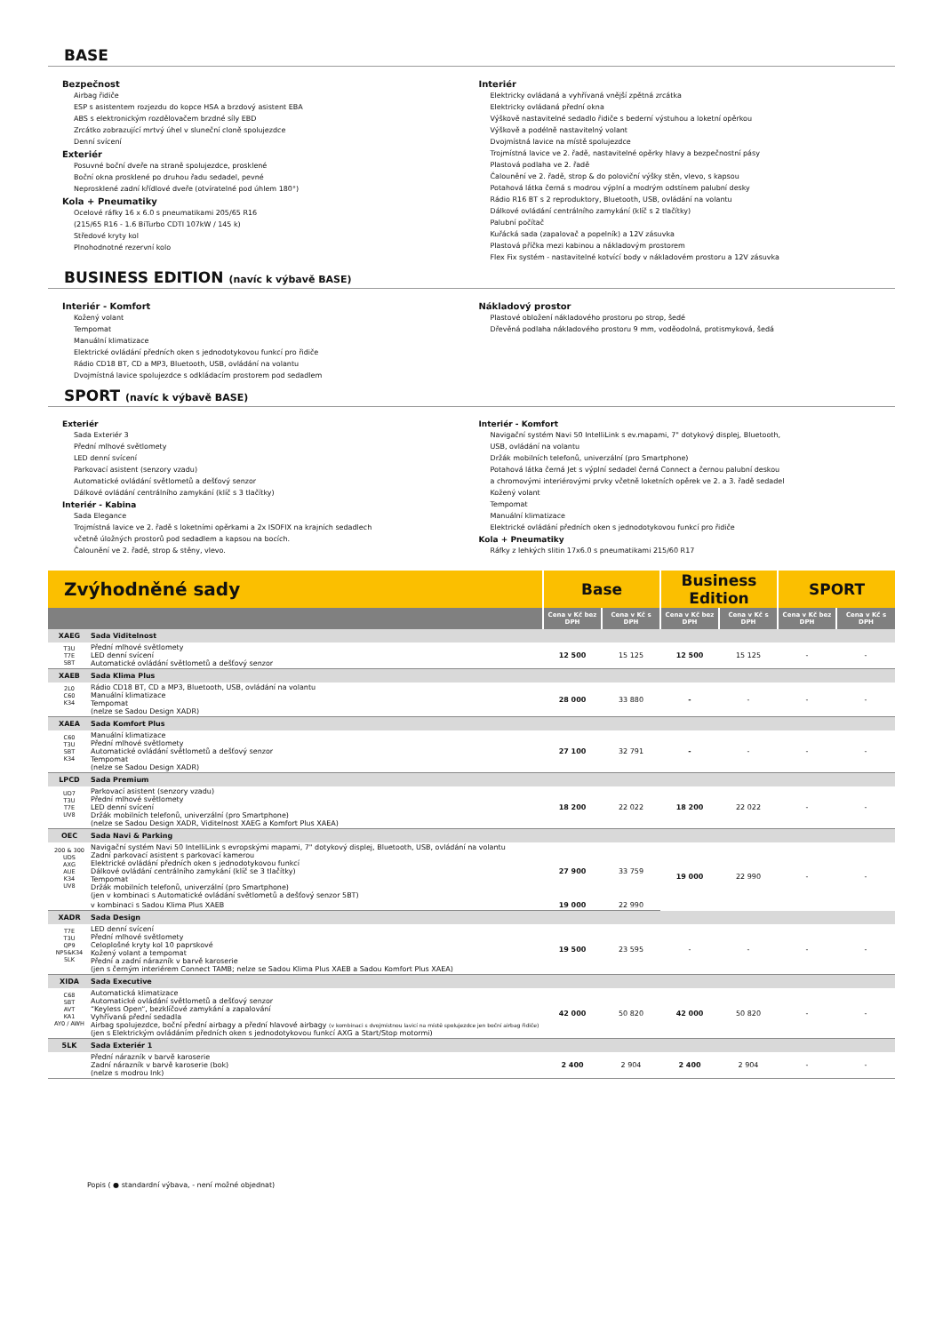BASE
Bezpečnost
Airbag řidiče
ESP s asistentem rozjezdu do kopce HSA a brzdový asistent EBA
ABS s elektronickým rozdělovačem brzdné síly EBD
Zrcátko zobrazující mrtvý úhel v sluneční cloně spolujezdce
Denní svícení
Exteriér
Posuvné boční dveře na straně spolujezdce, prosklené
Boční okna prosklené po druhou řadu sedadel, pevné
Neprosklené zadní křídlové dveře (otvíratelné pod úhlem 180°)
Kola + Pneumatiky
Ocelové ráfky 16 x 6.0 s pneumatikami 205/65 R16
(215/65 R16 - 1.6 BiTurbo CDTI 107kW / 145 k)
Středové kryty kol
Plnohodnotné rezervní kolo
Interiér
Elektricky ovládaná a vyhřívaná vnější zpětná zrcátka
Elektricky ovládaná přední okna
Výškově nastavitelné sedadlo řidiče s bederní výstuhou a loketní opěrkou
Výškově a podélně nastavitelný volant
Dvojmístná lavice na místě spolujezdce
Trojmístná lavice ve 2. řadě, nastavitelné opěrky hlavy a bezpečnostní pásy
Plastová podlaha ve 2. řadě
Čalounění ve 2. řadě, strop & do poloviční výšky stěn, vlevo, s kapsou
Potahová látka černá s modrou výplní a modrým odstínem palubní desky
Rádio R16 BT s 2 reproduktory, Bluetooth, USB, ovládání na volantu
Dálkové ovládání centrálního zamykání (klíč s 2 tlačítky)
Palubní počítač
Kuřácká sada (zapalovač a popelník) a 12V zásuvka
Plastová příčka mezi kabinou a nákladovým prostorem
Flex Fix systém - nastavitelné kotvící body v nákladovém prostoru a 12V zásuvka
BUSINESS EDITION (navíc k výbavě BASE)
Interiér - Komfort
Kožený volant
Tempomat
Manuální klimatizace
Elektrické ovládání předních oken s jednodotykovou funkcí pro řidiče
Rádio CD18 BT, CD a MP3, Bluetooth, USB, ovládání na volantu
Dvojmístná lavice spolujezdce s odkládacím prostorem pod sedadlem
Nákladový prostor
Plastové obložení nákladového prostoru po strop, šedé
Dřevěná podlaha nákladového prostoru 9 mm, voděodolná, protismyková, šedá
SPORT (navíc k výbavě BASE)
Exteriér
Sada Exteriér 3
Přední mlhové světlomety
LED denní svícení
Parkovací asistent (senzory vzadu)
Automatické ovládání světlometů a dešťový senzor
Dálkové ovládání centrálního zamykání (klíč s 3 tlačítky)
Interiér - Kabina
Sada Elegance
Trojmístná lavice ve 2. řadě s loketními opěrkami a 2x ISOFIX na krajních sedadlech
včetně úložných prostorů pod sedadlem a kapsou na bocích.
Čalounění ve 2. řadě, strop & stěny, vlevo.
Interiér - Komfort
Navigační systém Navi 50 IntelliLink s ev.mapami, 7" dotykový displej, Bluetooth,
USB, ovládání na volantu
Držák mobilních telefonů, univerzální (pro Smartphone)
Potahová látka černá Jet s výplní sedadel černá Connect a černou palubní deskou
a chromovými interiérovými prvky včetně loketních opěrek ve 2. a 3. řadě sedadel
Kožený volant
Tempomat
Manuální klimatizace
Elektrické ovládání předních oken s jednodotykovou funkcí pro řidiče
Kola + Pneumatiky
Ráfky z lehkých slitin 17x6.0 s pneumatikami 215/60 R17
| Zvýhodněné sady | | Base | | Business Edition | | SPORT | |
| --- | --- | --- | --- | --- | --- | --- | --- |
| | | Cena v Kč bez DPH | Cena v Kč s DPH | Cena v Kč bez DPH | Cena v Kč s DPH | Cena v Kč bez DPH | Cena v Kč s DPH |
| XAEG | Sada Viditelnost | | | | | | |
| T3U T7E 5BT | Přední mlhové světlomety LED denní svícení Automatické ovládání světlometů a dešťový senzor | 12 500 | 15 125 | 12 500 | 15 125 | - | - |
| XAEB | Sada Klima Plus | | | | | | |
| 2L0 C60 K34 | Rádio CD18 BT, CD a MP3, Bluetooth, USB, ovládání na volantu Manuální klimatizace Tempomat (nelze se Sadou Design XADR) | 28 000 | 33 880 | - | - | - | - |
| XAEA | Sada Komfort Plus | | | | | | |
| C60 T3U 5BT K34 | Manuální klimatizace Přední mlhové světlomety Automatické ovládání světlometů a dešťový senzor Tempomat (nelze se Sadou Design XADR) | 27 100 | 32 791 | - | - | - | - |
| LPCD | Sada Premium | | | | | | |
| UD7 T3U T7E UV8 | Parkovací asistent (senzory vzadu) Přední mlhové světlomety LED denní svícení Držák mobilních telefonů, univerzální (pro Smartphone) (nelze se Sadou Design XADR, Viditelnost XAEG a Komfort Plus XAEA) | 18 200 | 22 022 | 18 200 | 22 022 | - | - |
| OEC | Sada Navi & Parking | | | | | | |
| 200 & 300 UDS AXG AUE K34 UV8 | Navigační systém Navi 50 IntelliLink s evropskými mapami, 7" dotykový displej, Bluetooth, USB, ovládání na volantu Zadní parkovací asistent s parkovací kamerou Elektrické ovládání předních oken s jednodotykovou funkcí Dálkové ovládání centrálního zamykání (klíč se 3 tlačítky) Tempomat Držák mobilních telefonů, univerzální (pro Smartphone) (jen v kombinaci s Automatické ovládání světlometů a dešťový senzor 5BT) | 27 900 | 33 759 | 19 000 | 22 990 | - | - |
| | v kombinaci s Sadou Klima Plus XAEB | 19 000 | 22 990 | | | | |
| XADR | Sada Design | | | | | | |
| T7E T3U QP9 NP5&K34 5LK | LED denní svícení Přední mlhové světlomety Celoplošné kryty kol 10 paprskové Kožený volant a tempomat Přední a zadní nárazník v barvě karoserie (jen s černým interiérem Connect TAMB; nelze se Sadou Klima Plus XAEB a Sadou Komfort Plus XAEA) | 19 500 | 23 595 | - | - | - | - |
| XIDA | Sada Executive | | | | | | |
| C68 5BT AVT KA1 AY0 / AWH | Automatická klimatizace Automatické ovládání světlometů a dešťový senzor “Keyless Open“, bezklíčové zamykání a zapalování Vyhřívaná přední sedadla Airbag spolujezdce, boční přední airbagy a přední hlavové airbagy (v kombinaci s dvojmístnou lavicí na místě spolujezdce jen boční airbag řidiče) (jen s Elektrickým ovládáním předních oken s jednodotykovou funkcí AXG a Start/Stop motormi) | 42 000 | 50 820 | 42 000 | 50 820 | - | - |
| 5LK | Sada Exteriér 1 | | | | | | |
| | Přední nárazník v barvě karoserie Zadní nárazník v barvě karoserie (bok) (nelze s modrou Ink) | 2 400 | 2 904 | 2 400 | 2 904 | - | - |
Popis ( ● standardní výbava, - není možné objednat)